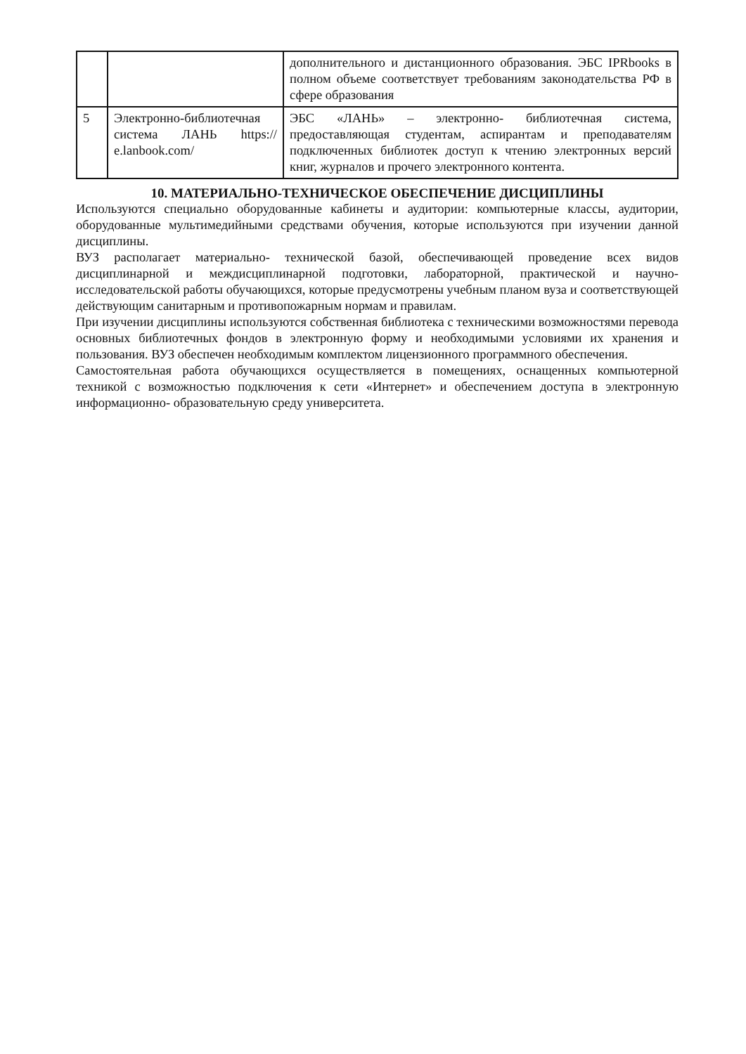| | | дополнительного и дистанционного образования. ЭБС IPRbooks в полном объеме соответствует требованиям законодательства РФ в сфере образования |
| 5 | Электронно-библиотечная система ЛАНЬ https:// e.lanbook.com/ | ЭБС «ЛАНЬ» – электронно- библиотечная система, предоставляющая студентам, аспирантам и преподавателям подключенных библиотек доступ к чтению электронных версий книг, журналов и прочего электронного контента. |
10. МАТЕРИАЛЬНО-ТЕХНИЧЕСКОЕ ОБЕСПЕЧЕНИЕ ДИСЦИПЛИНЫ
Используются специально оборудованные кабинеты и аудитории: компьютерные классы, аудитории, оборудованные мультимедийными средствами обучения, которые используются при изучении данной дисциплины.
ВУЗ располагает материально- технической базой, обеспечивающей проведение всех видов дисциплинарной и междисциплинарной подготовки, лабораторной, практической и научно- исследовательской работы обучающихся, которые предусмотрены учебным планом вуза и соответствующей действующим санитарным и противопожарным нормам и правилам.
При изучении дисциплины используются собственная библиотека с техническими возможностями перевода основных библиотечных фондов в электронную форму и необходимыми условиями их хранения и пользования. ВУЗ обеспечен необходимым комплектом лицензионного программного обеспечения.
Самостоятельная работа обучающихся осуществляется в помещениях, оснащенных компьютерной техникой с возможностью подключения к сети «Интернет» и обеспечением доступа в электронную информационно- образовательную среду университета.